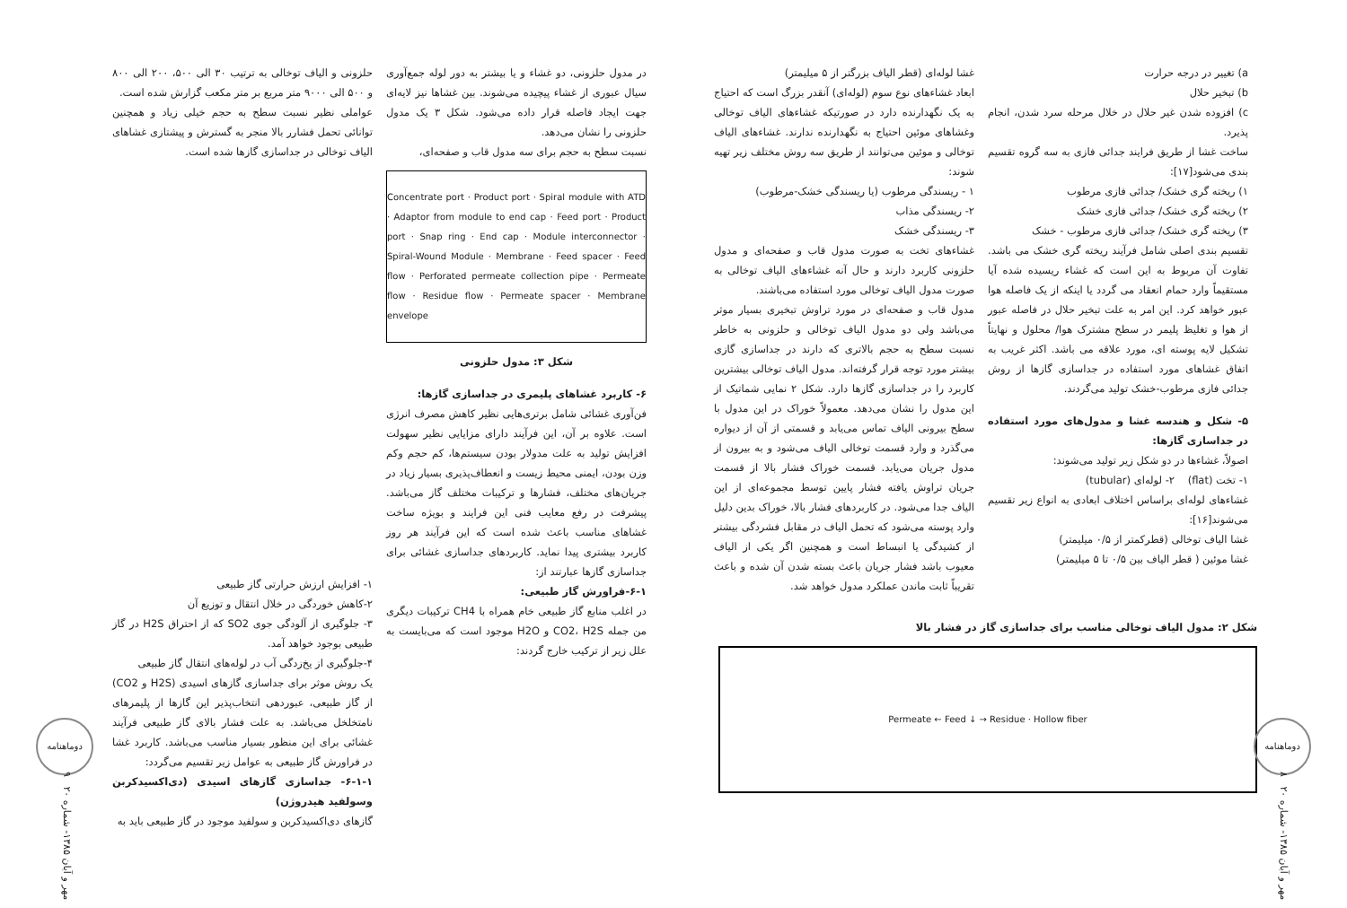a) تغییر در درجه حرارت
b) تبخیر حلال
c) افزوده شدن غیر حلال در خلال مرحله سرد شدن، انجام پذیرد.
ساخت غشا از طریق فرایند جدائی فازی به سه گروه تقسیم بندی می‌شود[۱۷]:
۱) ریخته گری خشک/ جدائی فازی مرطوب
۲) ریخته گری خشک/ جدائی فازی خشک
۳) ریخته گری خشک/ جدائی فازی مرطوب - خشک
تقسیم بندی اصلی شامل فرآیند ریخته گری خشک می باشد. تفاوت آن مربوط به این است که غشاء ریسیده شده آیا مستقیماً وارد حمام انعقاد می گردد یا اینکه از یک فاصله هوا عبور خواهد کرد. این امر به علت تبخیر حلال در فاصله عبور از هوا و تغلیظ پلیمر در سطح مشترک هوا/ محلول و نهایتاً تشکیل لایه پوسته ای، مورد علاقه می باشد. اکثر غریب به اتفاق غشاهای مورد استفاده در جداسازی گازها از روش جدائی فازی مرطوب-خشک تولید می‌گردند.
۵- شکل و هندسه غشا و مدول‌های مورد استفاده در جداسازی گازها:
اصولاً، غشاءها در دو شکل زیر تولید می‌شوند:
۱- تخت (flat) ۲- لوله‌ای (tubular)
غشاءهای لوله‌ای براساس اختلاف ابعادی به انواع زیر تقسیم می‌شوند[۱۶]:
غشا الیاف توخالی (قطرکمتر از ۰/۵ میلیمتر)
غشا موئین ( قطر الیاف بین ۰/۵ تا ۵ میلیمتر)
غشا لوله‌ای (قطر الیاف بزرگتر از ۵ میلیمتر)
ابعاد غشاءهای نوع سوم (لوله‌ای) آنقدر بزرگ است که احتیاج به یک نگهدارنده دارد در صورتیکه غشاءهای الیاف توخالی وغشاهای موئین احتیاج به نگهدارنده ندارند. غشاءهای الیاف توخالی و موئین می‌توانند از طریق سه روش مختلف زیر تهیه شوند:
۱ - ریسندگی مرطوب (یا ریسندگی خشک-مرطوب)
۲- ریسندگی مذاب
۳- ریسندگی خشک
غشاءهای تخت به صورت مدول قاب و صفحه‌ای و مدول حلزونی کاربرد دارند و حال آنه غشاءهای الیاف توخالی به صورت مدول الیاف توخالی مورد استفاده می‌باشند.
مدول قاب و صفحه‌ای در مورد تراوش تبخیری بسیار موثر می‌باشد ولی دو مدول الیاف توخالی و حلزونی به خاطر نسبت سطح به حجم بالاتری که دارند در جداسازی گازی بیشتر مورد توجه قرار گرفته‌اند. مدول الیاف توخالی بیشترین کاربرد را در جداسازی گازها دارد. شکل ۲ نمایی شماتیک از این مدول را نشان می‌دهد. معمولاً خوراک در این مدول با سطح بیرونی الیاف تماس می‌یابد و قسمتی از آن از دیواره می‌گذرد و وارد قسمت توخالی الیاف می‌شود و به بیرون از مدول جریان می‌یابد. قسمت خوراک فشار بالا از قسمت جریان تراوش یافته فشار پایین توسط مجموعه‌ای از این الیاف جدا می‌شود. در کاربردهای فشار بالا، خوراک بدین دلیل وارد پوسته می‌شود که تحمل الیاف در مقابل فشردگی بیشتر از کشیدگی یا انبساط است و همچنین اگر یکی از الیاف معیوب باشد فشار جریان باعث بسته شدن آن شده و باعث تقریباً ثابت ماندن عملکرد مدول خواهد شد.
در مدول حلزونی، دو غشاء و یا بیشتر به دور لوله جمع‌آوری سیال عبوری از غشاء پیچیده می‌شوند. بین غشاها نیز لایه‌ای جهت ایجاد فاصله قرار داده می‌شود. شکل ۳ یک مدول حلزونی را نشان می‌دهد.
نسبت سطح به حجم برای سه مدول قاب و صفحه‌ای،
Concentrate port · Product port · Spiral module with ATD · Adaptor from module to end cap · Feed port · Product port · Snap ring · End cap · Module interconnector · Spiral-Wound Module · Membrane · Feed spacer · Feed flow · Perforated permeate collection pipe · Permeate flow · Residue flow · Permeate spacer · Membrane envelope
شکل ۳: مدول حلزونی
۶- کاربرد غشاهای پلیمری در جداسازی گازها:
فن‌آوری غشائی شامل برتری‌هایی نظیر کاهش مصرف انرژی است. علاوه بر آن، این فرآیند دارای مزایایی نظیر سهولت افزایش تولید به علت مدولار بودن سیستم‌ها، کم حجم وکم وزن بودن، ایمنی محیط زیست و انعطاف‌پذیری بسیار زیاد در جریان‌های مختلف، فشارها و ترکیبات مختلف گاز می‌باشد. پیشرفت در رفع معایب فنی این فرایند و بویژه ساخت غشاهای مناسب باعث شده است که این فرآیند هر روز کاربرد بیشتری پیدا نماید. کاربردهای جداسازی غشائی برای جداسازی گازها عبارتند از:
۶-۱-فراورش گاز طبیعی:
در اغلب منابع گاز طبیعی خام همراه با CH4 ترکیبات دیگری من جمله CO2، H2S و H2O موجود است که می‌بایست به علل زیر از ترکیب خارج گردند:
حلزونی و الیاف توخالی به ترتیب ۳۰ الی ۵۰۰، ۲۰۰ الی ۸۰۰ و ۵۰۰ الی ۹۰۰۰ متر مربع بر متر مکعب گزارش شده است.
عواملی نظیر نسبت سطح به حجم خیلی زیاد و همچنین توانائی تحمل فشارر بالا منجر به گسترش و پیشتازی غشاهای الیاف توخالی در جداسازی گازها شده است.
۱- افزایش ارزش حرارتی گاز طبیعی
۲-کاهش خوردگی در خلال انتقال و توزیع آن
۳- جلوگیری از آلودگی جوی SO2 که از احتراق H2S در گاز طبیعی بوجود خواهد آمد.
۴-جلوگیری از یخ‌زدگی آب در لوله‌های انتقال گاز طبیعی
یک روش موثر برای جداسازی گازهای اسیدی (H2S و CO2) از گاز طبیعی، عبوردهی انتخاب‌پذیر این گازها از پلیمرهای نامتخلخل می‌باشد. به علت فشار بالای گاز طبیعی فرآیند غشائی برای این منظور بسیار مناسب می‌باشد. کاربرد غشا در فراورش گاز طبیعی به عوامل زیر تقسیم می‌گردد:
۶-۱-۱- جداسازی گازهای اسیدی (دی‌اکسیدکربن وسولفید هیدروژن)
گازهای دی‌اکسیدکربن و سولفید موجود در گاز طبیعی باید به
شکل ۲: مدول الیاف توخالی مناسب برای جداسازی گاز در فشار بالا
Permeate ← Feed ↓ → Residue · Hollow fiber
دوماهنامه دوماهنامه
۸ مهر و آبان ۱۳۸۵- شماره ۲۰
۹ مهر و آبان ۱۳۸۵- شماره ۲۰